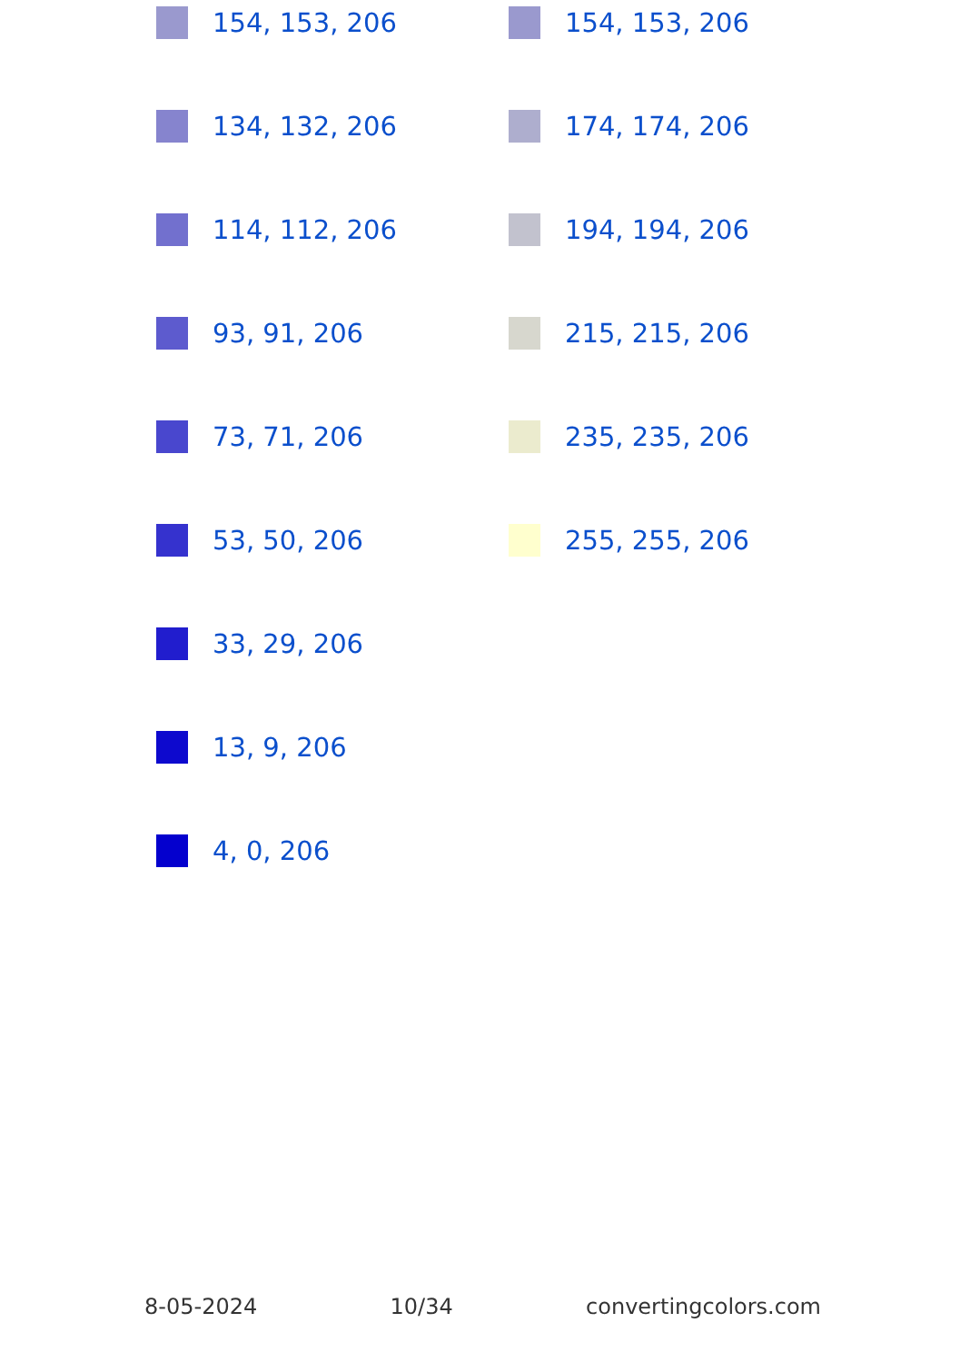154, 153, 206
134, 132, 206
114, 112, 206
93, 91, 206
73, 71, 206
53, 50, 206
33, 29, 206
13, 9, 206
4, 0, 206
154, 153, 206
174, 174, 206
194, 194, 206
215, 215, 206
235, 235, 206
255, 255, 206
8-05-2024 10/34 convertingcolors.com